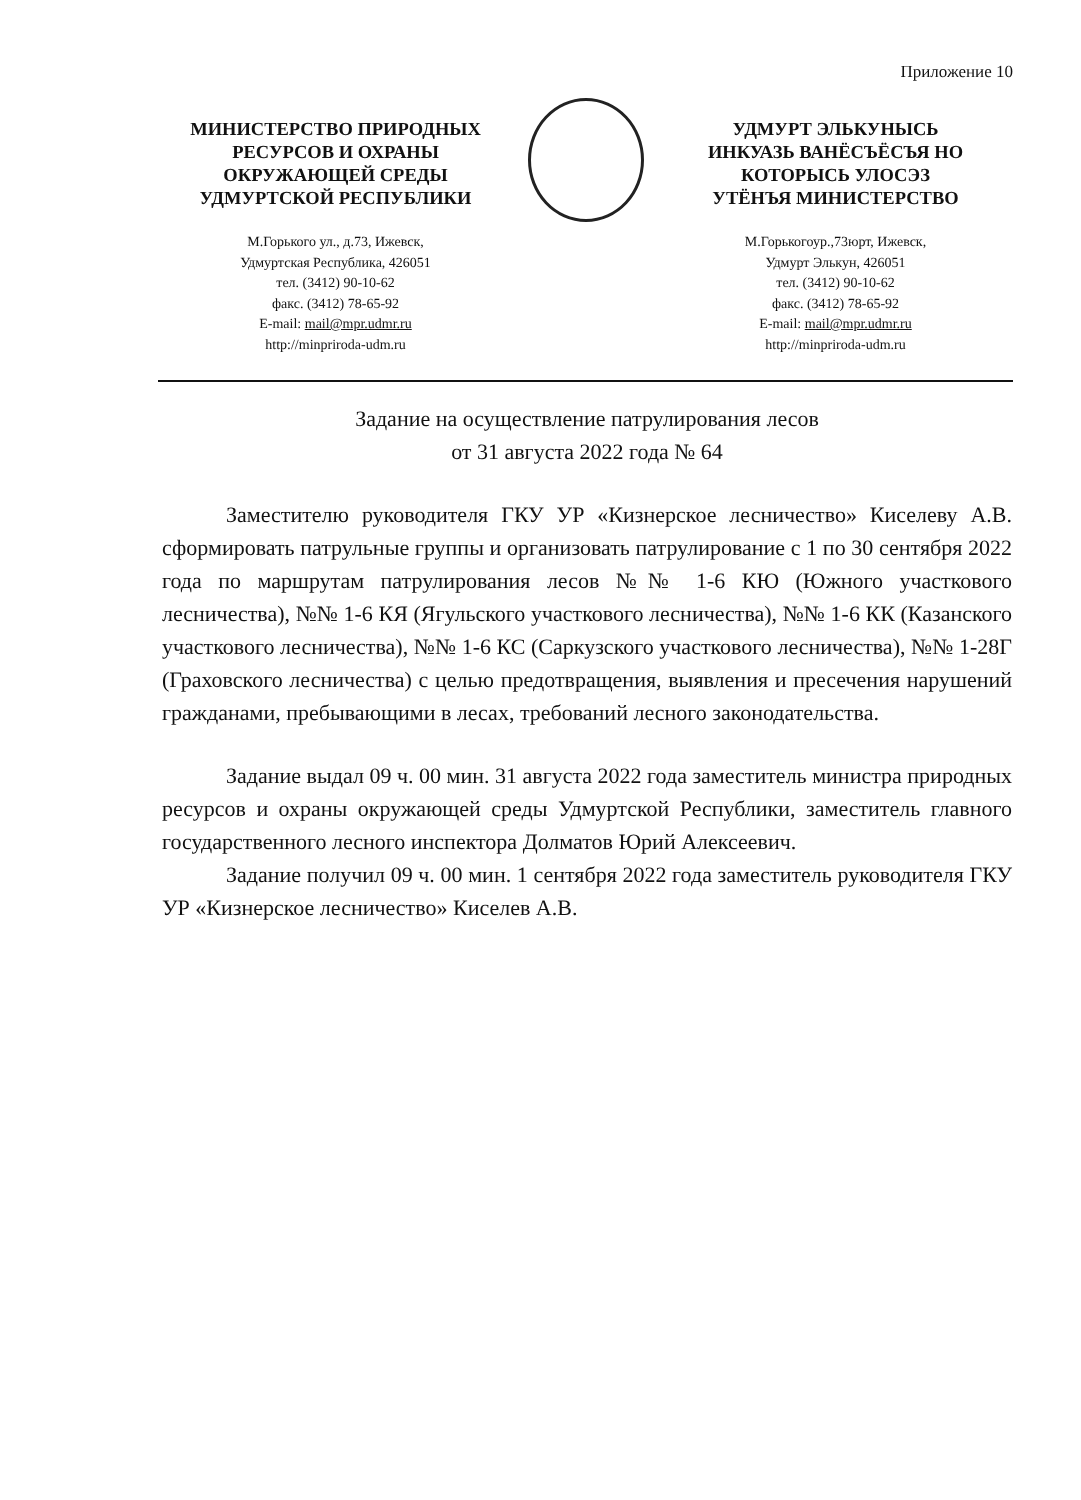Приложение 10
МИНИСТЕРСТВО ПРИРОДНЫХ
РЕСУРСОВ И ОХРАНЫ
ОКРУЖАЮЩЕЙ СРЕДЫ
УДМУРТСКОЙ РЕСПУБЛИКИ
М.Горького ул., д.73, Ижевск,
Удмуртская Республика, 426051
тел. (3412) 90-10-62
факс. (3412) 78-65-92
E-mail: mail@mpr.udmr.ru
http://minpriroda-udm.ru
УДМУРТ ЭЛЬКУНЫСЬ
ИНКУАЗЬ ВАНЁСЪЁСЪЯ НО
КОТОРЫСЬ УЛОСЭЗ
УТЁНЪЯ МИНИСТЕРСТВО
М.Горькогоур.,73юрт, Ижевск,
Удмурт Элькун, 426051
тел. (3412) 90-10-62
факс. (3412) 78-65-92
E-mail: mail@mpr.udmr.ru
http://minpriroda-udm.ru
Задание на осуществление патрулирования лесов
от 31 августа 2022 года № 64
Заместителю руководителя ГКУ УР «Кизнерское лесничество» Киселеву А.В. сформировать патрульные группы и организовать патрулирование с 1 по 30 сентября 2022 года по маршрутам патрулирования лесов №№ 1-6 КЮ (Южного участкового лесничества), №№ 1-6 КЯ (Ягульского участкового лесничества), №№ 1-6 КК (Казанского участкового лесничества), №№ 1-6 КС (Саркузского участкового лесничества), №№ 1-28Г (Граховского лесничества) с целью предотвращения, выявления и пресечения нарушений гражданами, пребывающими в лесах, требований лесного законодательства.
Задание выдал 09 ч. 00 мин. 31 августа 2022 года заместитель министра природных ресурсов и охраны окружающей среды Удмуртской Республики, заместитель главного государственного лесного инспектора Долматов Юрий Алексеевич.
Задание получил 09 ч. 00 мин. 1 сентября 2022 года заместитель руководителя ГКУ УР «Кизнерское лесничество» Киселев А.В.